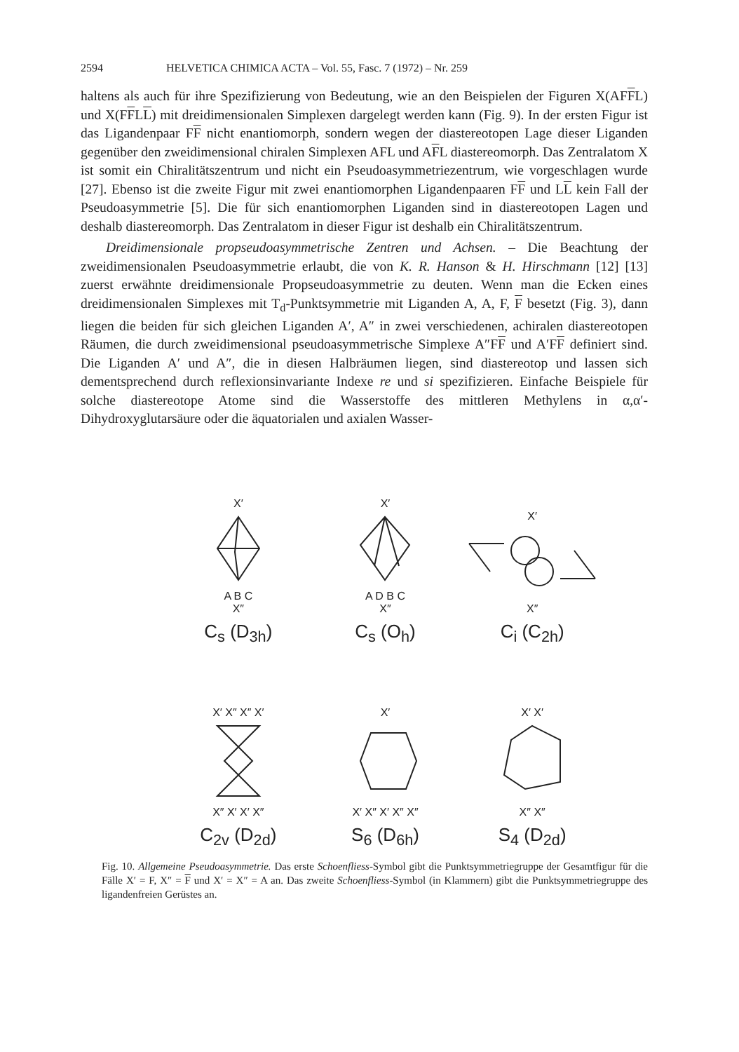2594 HELVETICA CHIMICA ACTA – Vol. 55, Fasc. 7 (1972) – Nr. 259
haltens als auch für ihre Spezifizierung von Bedeutung, wie an den Beispielen der Figuren X(AFFL) und X(FFLL) mit dreidimensionalen Simplexen dargelegt werden kann (Fig. 9). In der ersten Figur ist das Ligandenpaar FF nicht enantiomorph, sondern wegen der diastereotopen Lage dieser Liganden gegenüber den zweidimensional chiralen Simplexen AFL und AFL diastereomorph. Das Zentralatom X ist somit ein Chiralitätszentrum und nicht ein Pseudoasymmetriezentrum, wie vorgeschlagen wurde [27]. Ebenso ist die zweite Figur mit zwei enantiomorphen Ligandenpaaren FF und LL kein Fall der Pseudoasymmetrie [5]. Die für sich enantiomorphen Liganden sind in diastereotopen Lagen und deshalb diastereomorph. Das Zentralatom in dieser Figur ist deshalb ein Chiralitätszentrum.
Dreidimensionale propseudoasymmetrische Zentren und Achsen. – Die Beachtung der zweidimensionalen Pseudoasymmetrie erlaubt, die von K. R. Hanson & H. Hirschmann [12] [13] zuerst erwähnte dreidimensionale Propseudoasymmetrie zu deuten. Wenn man die Ecken eines dreidimensionalen Simplexes mit T<sub>d</sub>-Punktsymmetrie mit Liganden A, A, F, F besetzt (Fig. 3), dann liegen die beiden für sich gleichen Liganden A′, A″ in zwei verschiedenen, achiralen diastereotopen Räumen, die durch zweidimensional pseudoasymmetrische Simplexe A″FF und A′FF definiert sind. Die Liganden A′ und A″, die in diesen Halbräumen liegen, sind diastereotop und lassen sich dementsprechend durch reflexionsinvariante Indexe re und si spezifizieren. Einfache Beispiele für solche diastereotope Atome sind die Wasserstoffe des mittleren Methylens in α,α′-Dihydroxyglutarsäure oder die äquatorialen und axialen Wasser-
X′
A B C
X″
C<sub>s</sub> (D<sub>3h</sub>)
X′
A D B C
X″
C<sub>s</sub> (O<sub>h</sub>)
X′
X″
C<sub>i</sub> (C<sub>2h</sub>)
X′ X″ X″ X′
X″ X′ X′ X″
C<sub>2v</sub> (D<sub>2d</sub>)
X′
X′ X″ X′ X″ X″
S<sub>6</sub> (D<sub>6h</sub>)
X′ X′
X″ X″
S<sub>4</sub> (D<sub>2d</sub>)
Fig. 10. Allgemeine Pseudoasymmetrie. Das erste Schoenfliess-Symbol gibt die Punktsymmetriegruppe der Gesamtfigur für die Fälle X′ = F, X″ = F und X′ = X″ = A an. Das zweite Schoenfliess-Symbol (in Klammern) gibt die Punktsymmetriegruppe des ligandenfreien Gerüstes an.